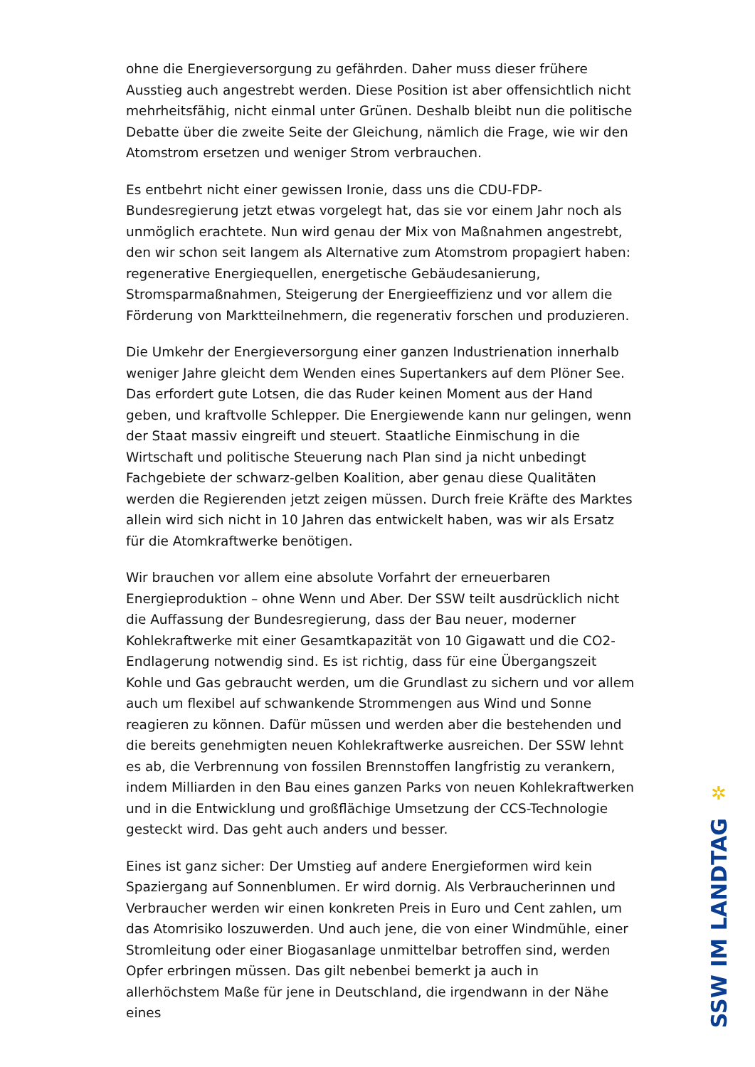ohne die Energieversorgung zu gefährden. Daher muss dieser frühere Ausstieg auch angestrebt werden. Diese Position ist aber offensichtlich nicht mehrheitsfähig, nicht einmal unter Grünen. Deshalb bleibt nun die politische Debatte über die zweite Seite der Gleichung, nämlich die Frage, wie wir den Atomstrom ersetzen und weniger Strom verbrauchen.
Es entbehrt nicht einer gewissen Ironie, dass uns die CDU-FDP-Bundesregierung jetzt etwas vorgelegt hat, das sie vor einem Jahr noch als unmöglich erachtete. Nun wird genau der Mix von Maßnahmen angestrebt, den wir schon seit langem als Alternative zum Atomstrom propagiert haben: regenerative Energiequellen, energetische Gebäudesanierung, Stromsparmaßnahmen, Steigerung der Energieeffizienz und vor allem die Förderung von Marktteilnehmern, die regenerativ forschen und produzieren.
Die Umkehr der Energieversorgung einer ganzen Industrienation innerhalb weniger Jahre gleicht dem Wenden eines Supertankers auf dem Plöner See. Das erfordert gute Lotsen, die das Ruder keinen Moment aus der Hand geben, und kraftvolle Schlepper. Die Energiewende kann nur gelingen, wenn der Staat massiv eingreift und steuert. Staatliche Einmischung in die Wirtschaft und politische Steuerung nach Plan sind ja nicht unbedingt Fachgebiete der schwarz-gelben Koalition, aber genau diese Qualitäten werden die Regierenden jetzt zeigen müssen. Durch freie Kräfte des Marktes allein wird sich nicht in 10 Jahren das entwickelt haben, was wir als Ersatz für die Atomkraftwerke benötigen.
Wir brauchen vor allem eine absolute Vorfahrt der erneuerbaren Energieproduktion – ohne Wenn und Aber. Der SSW teilt ausdrücklich nicht die Auffassung der Bundesregierung, dass der Bau neuer, moderner Kohlekraftwerke mit einer Gesamtkapazität von 10 Gigawatt und die CO2-Endlagerung notwendig sind. Es ist richtig, dass für eine Übergangszeit Kohle und Gas gebraucht werden, um die Grundlast zu sichern und vor allem auch um flexibel auf schwankende Strommengen aus Wind und Sonne reagieren zu können. Dafür müssen und werden aber die bestehenden und die bereits genehmigten neuen Kohlekraftwerke ausreichen. Der SSW lehnt es ab, die Verbrennung von fossilen Brennstoffen langfristig zu verankern, indem Milliarden in den Bau eines ganzen Parks von neuen Kohlekraftwerken und in die Entwicklung und großflächige Umsetzung der CCS-Technologie gesteckt wird. Das geht auch anders und besser.
Eines ist ganz sicher: Der Umstieg auf andere Energieformen wird kein Spaziergang auf Sonnenblumen. Er wird dornig. Als Verbraucherinnen und Verbraucher werden wir einen konkreten Preis in Euro und Cent zahlen, um das Atomrisiko loszuwerden. Und auch jene, die von einer Windmühle, einer Stromleitung oder einer Biogasanlage unmittelbar betroffen sind, werden Opfer erbringen müssen. Das gilt nebenbei bemerkt ja auch in allerhöchstem Maße für jene in Deutschland, die irgendwann in der Nähe eines
✲
SSW IM LANDTAG